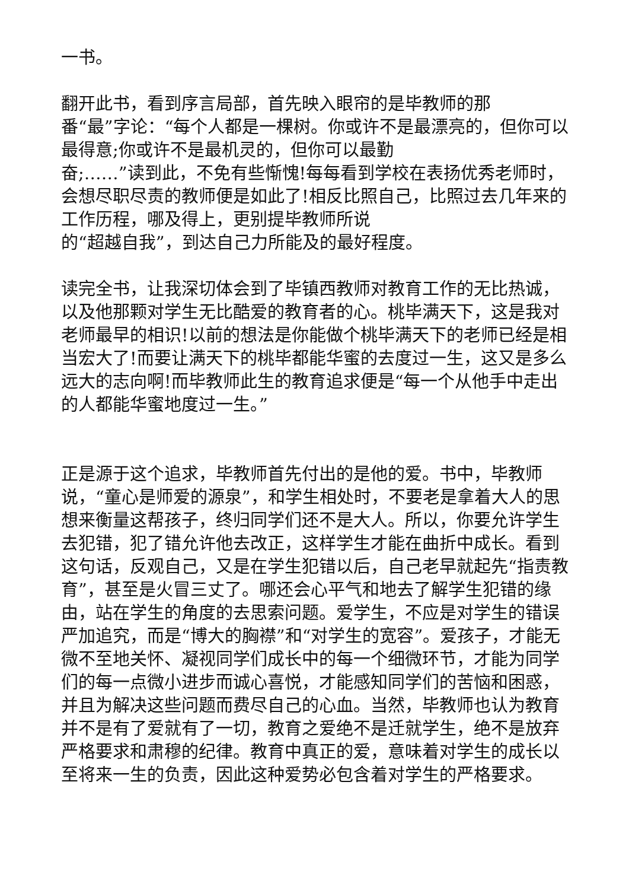一书。
翻开此书，看到序言局部，首先映入眼帘的是毕教师的那
番“最”字论：“每个人都是一棵树。你或许不是最漂亮的，但你可以最得意;你或许不是最机灵的，但你可以最勤
奋;……”读到此，不免有些惭愧!每每看到学校在表扬优秀老师时，会想尽职尽责的教师便是如此了!相反比照自己，比照过去几年来的工作历程，哪及得上，更别提毕教师所说
的“超越自我”，到达自己力所能及的最好程度。
读完全书，让我深切体会到了毕镇西教师对教育工作的无比热诚，以及他那颗对学生无比酷爱的教育者的心。桃毕满天下，这是我对老师最早的相识!以前的想法是你能做个桃毕满天下的老师已经是相当宏大了!而要让满天下的桃毕都能华蜜的去度过一生，这又是多么远大的志向啊!而毕教师此生的教育追求便是“每一个从他手中走出的人都能华蜜地度过一生。”
正是源于这个追求，毕教师首先付出的是他的爱。书中，毕教师说，“童心是师爱的源泉”，和学生相处时，不要老是拿着大人的思想来衡量这帮孩子，终归同学们还不是大人。所以，你要允许学生去犯错，犯了错允许他去改正，这样学生才能在曲折中成长。看到这句话，反观自己，又是在学生犯错以后，自己老早就起先“指责教育”，甚至是火冒三丈了。哪还会心平气和地去了解学生犯错的缘由，站在学生的角度的去思索问题。爱学生，不应是对学生的错误严加追究，而是“博大的胸襟”和“对学生的宽容”。爱孩子，才能无微不至地关怀、凝视同学们成长中的每一个细微环节，才能为同学们的每一点微小进步而诚心喜悦，才能感知同学们的苦恼和困惑，并且为解决这些问题而费尽自己的心血。当然，毕教师也认为教育并不是有了爱就有了一切，教育之爱绝不是迁就学生，绝不是放弃严格要求和肃穆的纪律。教育中真正的爱，意味着对学生的成长以至将来一生的负责，因此这种爱势必包含着对学生的严格要求。